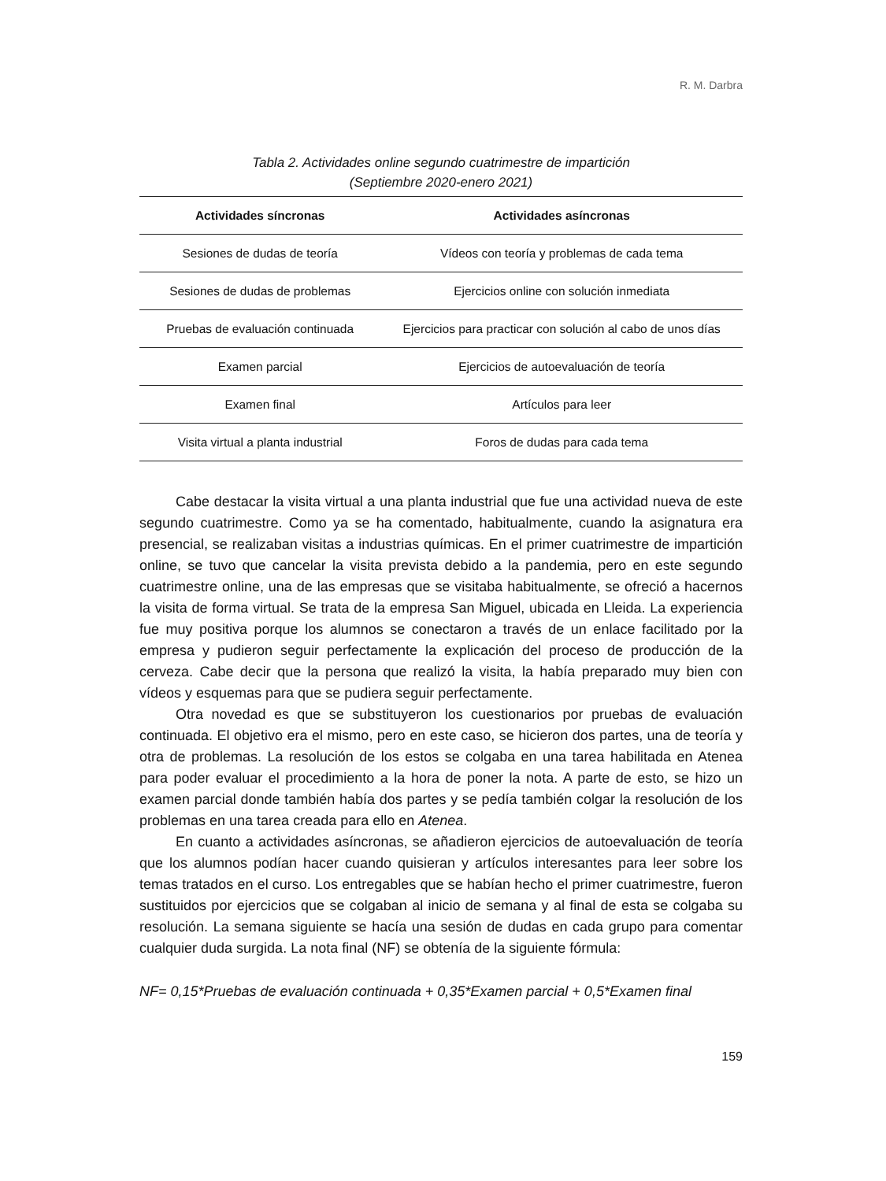R. M. Darbra
Tabla 2. Actividades online segundo cuatrimestre de impartición
(Septiembre 2020-enero 2021)
| Actividades síncronas | Actividades asíncronas |
| --- | --- |
| Sesiones de dudas de teoría | Vídeos con teoría y problemas de cada tema |
| Sesiones de dudas de problemas | Ejercicios online con solución inmediata |
| Pruebas de evaluación continuada | Ejercicios para practicar con solución al cabo de unos días |
| Examen parcial | Ejercicios de autoevaluación de teoría |
| Examen final | Artículos para leer |
| Visita virtual a planta industrial | Foros de dudas para cada tema |
Cabe destacar la visita virtual a una planta industrial que fue una actividad nueva de este segundo cuatrimestre. Como ya se ha comentado, habitualmente, cuando la asignatura era presencial, se realizaban visitas a industrias químicas. En el primer cuatrimestre de impartición online, se tuvo que cancelar la visita prevista debido a la pandemia, pero en este segundo cuatrimestre online, una de las empresas que se visitaba habitualmente, se ofreció a hacernos la visita de forma virtual. Se trata de la empresa San Miguel, ubicada en Lleida. La experiencia fue muy positiva porque los alumnos se conectaron a través de un enlace facilitado por la empresa y pudieron seguir perfectamente la explicación del proceso de producción de la cerveza. Cabe decir que la persona que realizó la visita, la había preparado muy bien con vídeos y esquemas para que se pudiera seguir perfectamente.
Otra novedad es que se substituyeron los cuestionarios por pruebas de evaluación continuada. El objetivo era el mismo, pero en este caso, se hicieron dos partes, una de teoría y otra de problemas. La resolución de los estos se colgaba en una tarea habilitada en Atenea para poder evaluar el procedimiento a la hora de poner la nota. A parte de esto, se hizo un examen parcial donde también había dos partes y se pedía también colgar la resolución de los problemas en una tarea creada para ello en Atenea.
En cuanto a actividades asíncronas, se añadieron ejercicios de autoevaluación de teoría que los alumnos podían hacer cuando quisieran y artículos interesantes para leer sobre los temas tratados en el curso. Los entregables que se habían hecho el primer cuatrimestre, fueron sustituidos por ejercicios que se colgaban al inicio de semana y al final de esta se colgaba su resolución. La semana siguiente se hacía una sesión de dudas en cada grupo para comentar cualquier duda surgida. La nota final (NF) se obtenía de la siguiente fórmula:
NF= 0,15*Pruebas de evaluación continuada + 0,35*Examen parcial + 0,5*Examen final
159